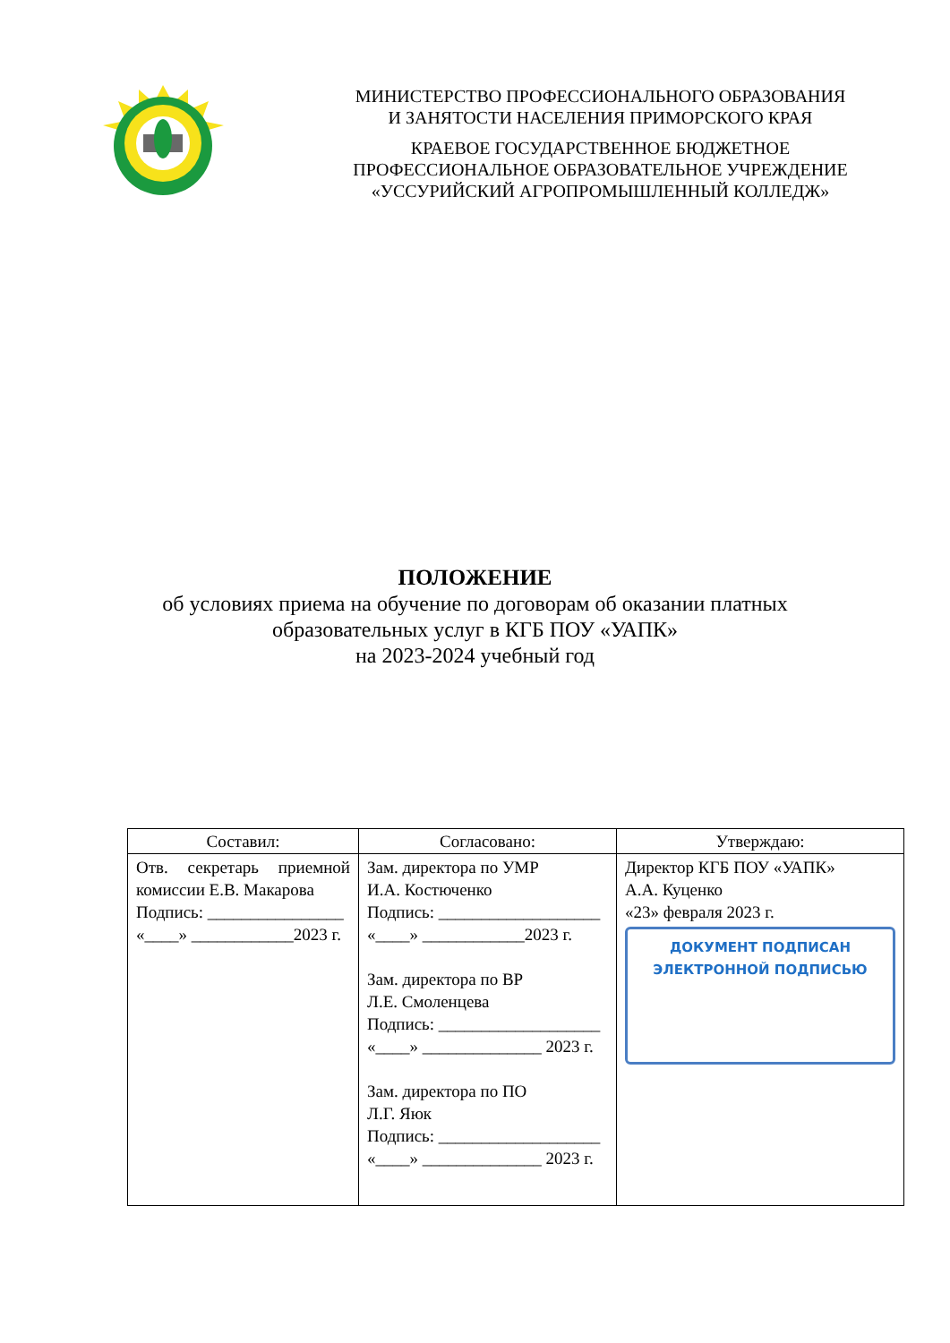МИНИСТЕРСТВО ПРОФЕССИОНАЛЬНОГО ОБРАЗОВАНИЯ
И ЗАНЯТОСТИ НАСЕЛЕНИЯ ПРИМОРСКОГО КРАЯ
КРАЕВОЕ ГОСУДАРСТВЕННОЕ БЮДЖЕТНОЕ
ПРОФЕССИОНАЛЬНОЕ ОБРАЗОВАТЕЛЬНОЕ УЧРЕЖДЕНИЕ
«УССУРИЙСКИЙ АГРОПРОМЫШЛЕННЫЙ КОЛЛЕДЖ»
ПОЛОЖЕНИЕ
об условиях приема на обучение по договорам об оказании платных
образовательных услуг в КГБ ПОУ «УАПК»
на 2023-2024 учебный год
| Составил: | Согласовано: | Утверждаю: |
| --- | --- | --- |
| Отв. секретарь приемной комиссии Е.В. Макарова Подпись: ________________ «____» ____________2023 г. | Зам. директора по УМР И.А. Костюченко Подпись: ___________________ «____» ____________2023 г. Зам. директора по ВР Л.Е. Смоленцева Подпись: ___________________ «____» ______________ 2023 г. Зам. директора по ПО Л.Г. Яюк Подпись: ___________________ «____» ______________ 2023 г. | Директор КГБ ПОУ «УАПК» А.А. Куценко «23» февраля 2023 г. ДОКУМЕНТ ПОДПИСАН ЭЛЕКТРОННОЙ ПОДПИСЬЮ |